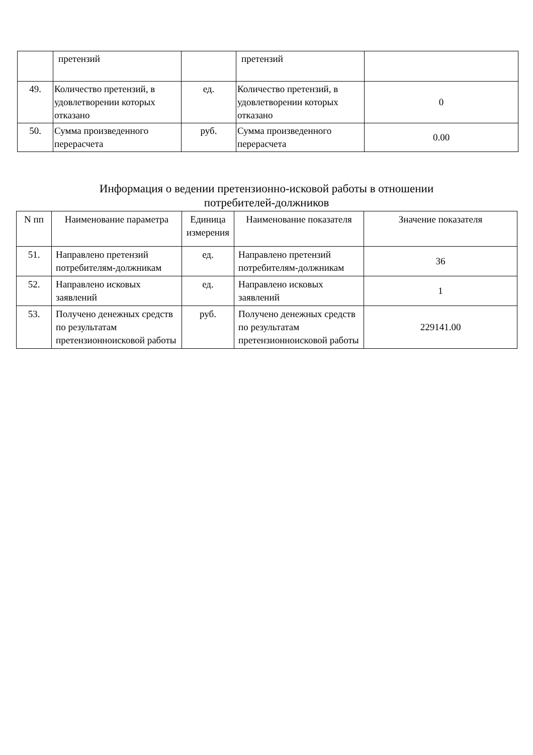| | претензий | | претензий | |
| 49. | Количество претензий, в удовлетворении которых отказано | ед. | Количество претензий, в удовлетворении которых отказано | 0 |
| 50. | Сумма произведенного перерасчета | руб. | Сумма произведенного перерасчета | 0.00 |
Информация о ведении претензионно-исковой работы в отношении
потребителей-должников
| N пп | Наименование параметра | Единица измерения | Наименование показателя | Значение показателя |
| --- | --- | --- | --- | --- |
| 51. | Направлено претензий потребителям-должникам | ед. | Направлено претензий потребителям-должникам | 36 |
| 52. | Направлено исковых заявлений | ед. | Направлено исковых заявлений | 1 |
| 53. | Получено денежных средств по результатам претензионноисковой работы | руб. | Получено денежных средств по результатам претензионноисковой работы | 229141.00 |